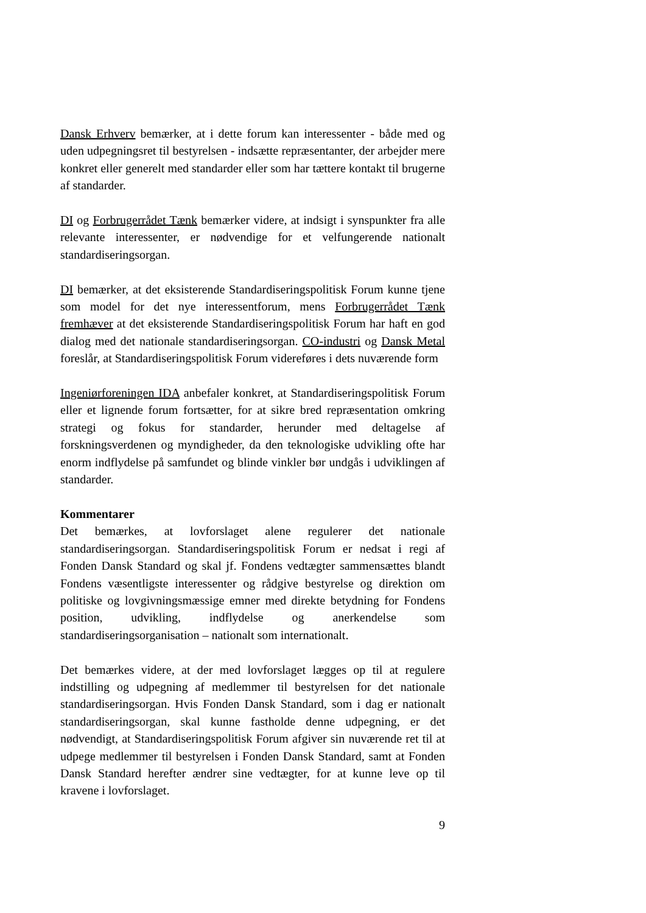Dansk Erhverv bemærker, at i dette forum kan interessenter - både med og uden udpegningsret til bestyrelsen - indsætte repræsentanter, der arbejder mere konkret eller generelt med standarder eller som har tættere kontakt til brugerne af standarder.
DI og Forbrugerrådet Tænk bemærker videre, at indsigt i synspunkter fra alle relevante interessenter, er nødvendige for et velfungerende nationalt standardiseringsorgan.
DI bemærker, at det eksisterende Standardiseringspolitisk Forum kunne tjene som model for det nye interessentforum, mens Forbrugerrådet Tænk fremhæver at det eksisterende Standardiseringspolitisk Forum har haft en god dialog med det nationale standardiseringsorgan. CO-industri og Dansk Metal foreslår, at Standardiseringspolitisk Forum videreføres i dets nuværende form
Ingeniørforeningen IDA anbefaler konkret, at Standardiseringspolitisk Forum eller et lignende forum fortsætter, for at sikre bred repræsentation omkring strategi og fokus for standarder, herunder med deltagelse af forskningsverdenen og myndigheder, da den teknologiske udvikling ofte har enorm indflydelse på samfundet og blinde vinkler bør undgås i udviklingen af standarder.
Kommentarer
Det bemærkes, at lovforslaget alene regulerer det nationale standardiseringsorgan. Standardiseringspolitisk Forum er nedsat i regi af Fonden Dansk Standard og skal jf. Fondens vedtægter sammensættes blandt Fondens væsentligste interessenter og rådgive bestyrelse og direktion om politiske og lovgivningsmæssige emner med direkte betydning for Fondens position, udvikling, indflydelse og anerkendelse som standardiseringsorganisation – nationalt som internationalt.
Det bemærkes videre, at der med lovforslaget lægges op til at regulere indstilling og udpegning af medlemmer til bestyrelsen for det nationale standardiseringsorgan. Hvis Fonden Dansk Standard, som i dag er nationalt standardiseringsorgan, skal kunne fastholde denne udpegning, er det nødvendigt, at Standardiseringspolitisk Forum afgiver sin nuværende ret til at udpege medlemmer til bestyrelsen i Fonden Dansk Standard, samt at Fonden Dansk Standard herefter ændrer sine vedtægter, for at kunne leve op til kravene i lovforslaget.
9